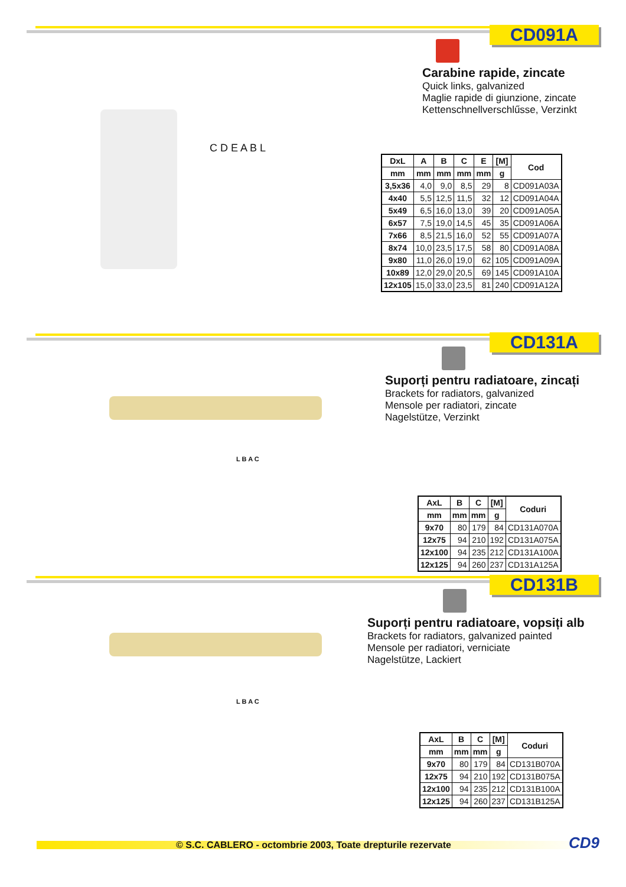CD091A
Carabine rapide, zincate
Quick links, galvanized
Maglie rapide di giunzione, zincate
Kettenschnellverschlűsse, Verzinkt
C D E A B L
| DxL | A | B | C | E | [M] | Cod |
| --- | --- | --- | --- | --- | --- | --- |
| mm | mm | mm | mm | mm | g | |
| 3,5x36 | 4,0 | 9,0 | 8,5 | 29 | 8 | CD091A03A |
| 4x40 | 5,5 | 12,5 | 11,5 | 32 | 12 | CD091A04A |
| 5x49 | 6,5 | 16,0 | 13,0 | 39 | 20 | CD091A05A |
| 6x57 | 7,5 | 19,0 | 14,5 | 45 | 35 | CD091A06A |
| 7x66 | 8,5 | 21,5 | 16,0 | 52 | 55 | CD091A07A |
| 8x74 | 10,0 | 23,5 | 17,5 | 58 | 80 | CD091A08A |
| 9x80 | 11,0 | 26,0 | 19,0 | 62 | 105 | CD091A09A |
| 10x89 | 12,0 | 29,0 | 20,5 | 69 | 145 | CD091A10A |
| 12x105 | 15,0 | 33,0 | 23,5 | 81 | 240 | CD091A12A |
CD131A
Suporți pentru radiatoare, zincați
Brackets for radiators, galvanized
Mensole per radiatori, zincate
Nagelstütze, Verzinkt
L B A C
| AxL | B | C | [M] | Coduri |
| --- | --- | --- | --- | --- |
| mm | mm | mm | g | |
| 9x70 | 80 | 179 | 84 | CD131A070A |
| 12x75 | 94 | 210 | 192 | CD131A075A |
| 12x100 | 94 | 235 | 212 | CD131A100A |
| 12x125 | 94 | 260 | 237 | CD131A125A |
CD131B
Suporți pentru radiatoare, vopsiți alb
Brackets for radiators, galvanized painted
Mensole per radiatori, verniciate
Nagelstütze, Lackiert
L B A C
| AxL | B | C | [M] | Coduri |
| --- | --- | --- | --- | --- |
| mm | mm | mm | g | |
| 9x70 | 80 | 179 | 84 | CD131B070A |
| 12x75 | 94 | 210 | 192 | CD131B075A |
| 12x100 | 94 | 235 | 212 | CD131B100A |
| 12x125 | 94 | 260 | 237 | CD131B125A |
© S.C. CABLERO - octombrie 2003, Toate drepturile rezervate
CD9